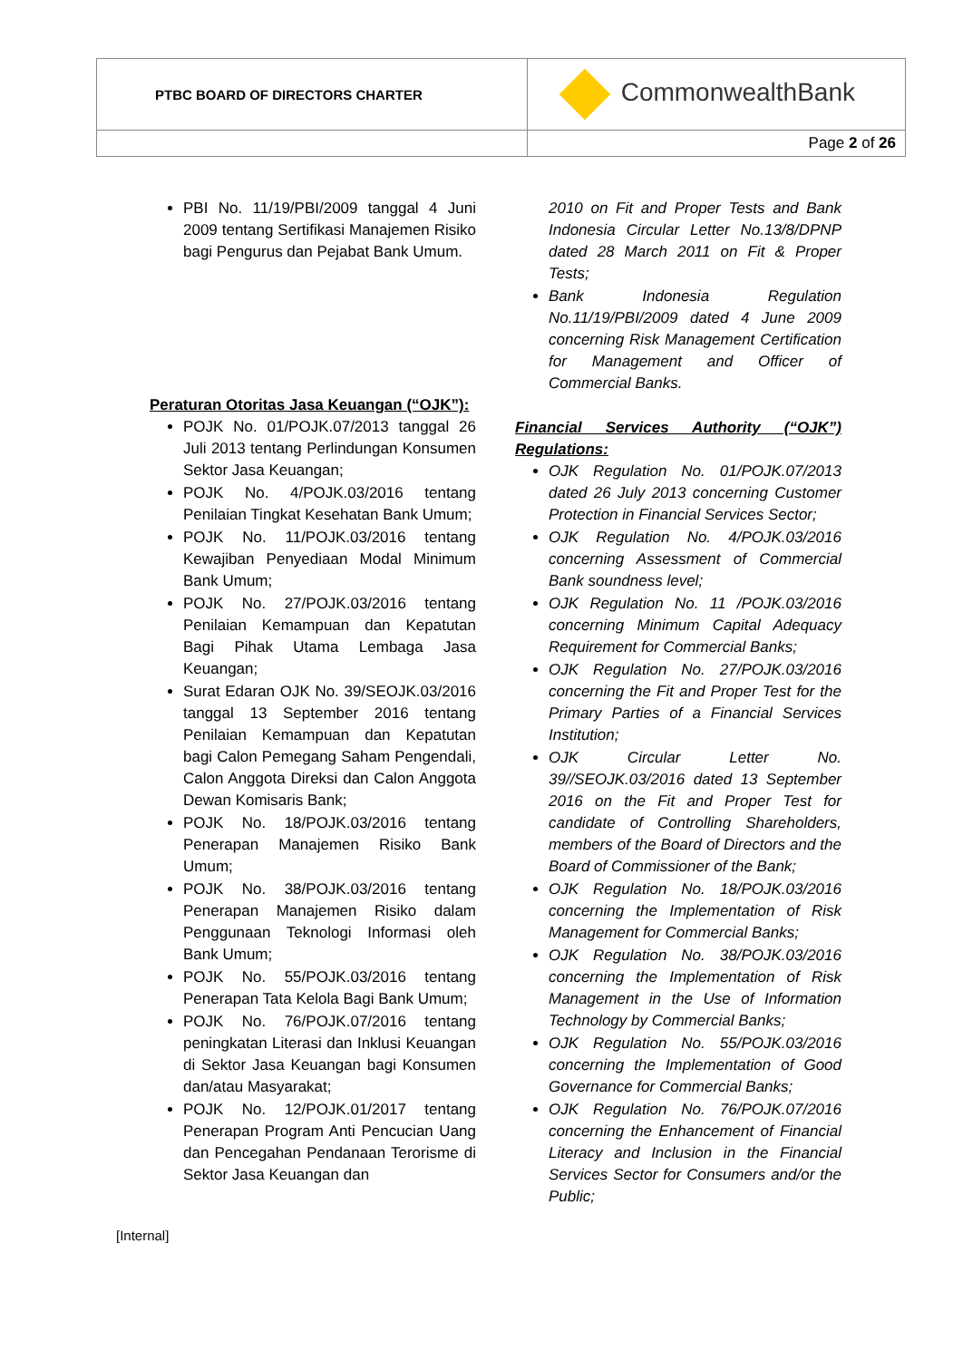| PTBC BOARD OF DIRECTORS CHARTER | CommonwealthBank |
| | Page 2 of 26 |
PBI No. 11/19/PBI/2009 tanggal 4 Juni 2009 tentang Sertifikasi Manajemen Risiko bagi Pengurus dan Pejabat Bank Umum.
Peraturan Otoritas Jasa Keuangan (“OJK”):
POJK No. 01/POJK.07/2013 tanggal 26 Juli 2013 tentang Perlindungan Konsumen Sektor Jasa Keuangan;
POJK No. 4/POJK.03/2016 tentang Penilaian Tingkat Kesehatan Bank Umum;
POJK No. 11/POJK.03/2016 tentang Kewajiban Penyediaan Modal Minimum Bank Umum;
POJK No. 27/POJK.03/2016 tentang Penilaian Kemampuan dan Kepatutan Bagi Pihak Utama Lembaga Jasa Keuangan;
Surat Edaran OJK No. 39/SEOJK.03/2016 tanggal 13 September 2016 tentang Penilaian Kemampuan dan Kepatutan bagi Calon Pemegang Saham Pengendali, Calon Anggota Direksi dan Calon Anggota Dewan Komisaris Bank;
POJK No. 18/POJK.03/2016 tentang Penerapan Manajemen Risiko Bank Umum;
POJK No. 38/POJK.03/2016 tentang Penerapan Manajemen Risiko dalam Penggunaan Teknologi Informasi oleh Bank Umum;
POJK No. 55/POJK.03/2016 tentang Penerapan Tata Kelola Bagi Bank Umum;
POJK No. 76/POJK.07/2016 tentang peningkatan Literasi dan Inklusi Keuangan di Sektor Jasa Keuangan bagi Konsumen dan/atau Masyarakat;
POJK No. 12/POJK.01/2017 tentang Penerapan Program Anti Pencucian Uang dan Pencegahan Pendanaan Terorisme di Sektor Jasa Keuangan dan
2010 on Fit and Proper Tests and Bank Indonesia Circular Letter No.13/8/DPNP dated 28 March 2011 on Fit & Proper Tests;
Bank Indonesia Regulation No.11/19/PBI/2009 dated 4 June 2009 concerning Risk Management Certification for Management and Officer of Commercial Banks.
Financial Services Authority (“OJK”) Regulations:
OJK Regulation No. 01/POJK.07/2013 dated 26 July 2013 concerning Customer Protection in Financial Services Sector;
OJK Regulation No. 4/POJK.03/2016 concerning Assessment of Commercial Bank soundness level;
OJK Regulation No. 11 /POJK.03/2016 concerning Minimum Capital Adequacy Requirement for Commercial Banks;
OJK Regulation No. 27/POJK.03/2016 concerning the Fit and Proper Test for the Primary Parties of a Financial Services Institution;
OJK Circular Letter No. 39//SEOJK.03/2016 dated 13 September 2016 on the Fit and Proper Test for candidate of Controlling Shareholders, members of the Board of Directors and the Board of Commissioner of the Bank;
OJK Regulation No. 18/POJK.03/2016 concerning the Implementation of Risk Management for Commercial Banks;
OJK Regulation No. 38/POJK.03/2016 concerning the Implementation of Risk Management in the Use of Information Technology by Commercial Banks;
OJK Regulation No. 55/POJK.03/2016 concerning the Implementation of Good Governance for Commercial Banks;
OJK Regulation No. 76/POJK.07/2016 concerning the Enhancement of Financial Literacy and Inclusion in the Financial Services Sector for Consumers and/or the Public;
[Internal]